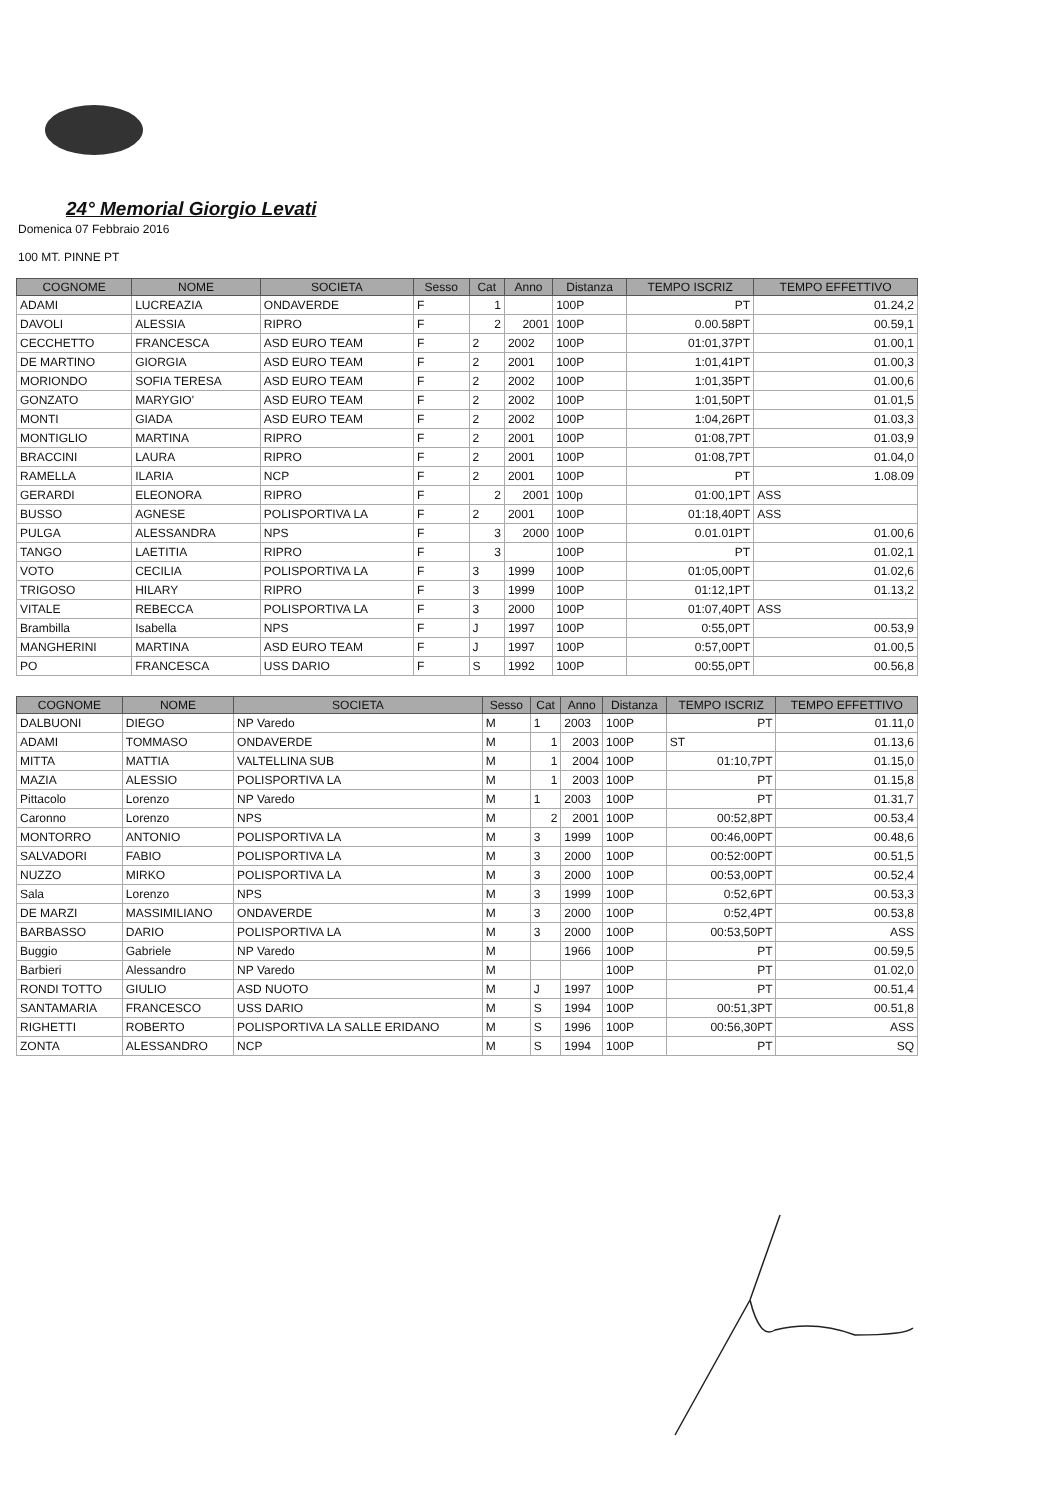24° Memorial Giorgio Levati
Domenica 07 Febbraio 2016
100 MT. PINNE PT
| COGNOME | NOME | SOCIETA | Sesso | Cat | Anno | Distanza | TEMPO ISCRIZ | TEMPO EFFETTIVO |
| --- | --- | --- | --- | --- | --- | --- | --- | --- |
| ADAMI | LUCREAZIA | ONDAVERDE | F | 1 | | 100P | PT | 01.24,2 |
| DAVOLI | ALESSIA | RIPRO | F | 2 | 2001 | 100P | 0.00.58PT | 00.59,1 |
| CECCHETTO | FRANCESCA | ASD EURO TEAM | F | 2 | 2002 | 100P | 01:01,37PT | 01.00,1 |
| DE MARTINO | GIORGIA | ASD EURO TEAM | F | 2 | 2001 | 100P | 1:01,41PT | 01.00,3 |
| MORIONDO | SOFIA TERESA | ASD EURO TEAM | F | 2 | 2002 | 100P | 1:01,35PT | 01.00,6 |
| GONZATO | MARYGIO' | ASD EURO TEAM | F | 2 | 2002 | 100P | 1:01,50PT | 01.01,5 |
| MONTI | GIADA | ASD EURO TEAM | F | 2 | 2002 | 100P | 1:04,26PT | 01.03,3 |
| MONTIGLIO | MARTINA | RIPRO | F | 2 | 2001 | 100P | 01:08,7PT | 01.03,9 |
| BRACCINI | LAURA | RIPRO | F | 2 | 2001 | 100P | 01:08,7PT | 01.04,0 |
| RAMELLA | ILARIA | NCP | F | 2 | 2001 | 100P | PT | 1.08.09 |
| GERARDI | ELEONORA | RIPRO | F | 2 | 2001 | 100p | 01:00,1PT | ASS |
| BUSSO | AGNESE | POLISPORTIVA LA | F | 2 | 2001 | 100P | 01:18,40PT | ASS |
| PULGA | ALESSANDRA | NPS | F | 3 | 2000 | 100P | 0.01.01PT | 01.00,6 |
| TANGO | LAETITIA | RIPRO | F | 3 | | 100P | PT | 01.02,1 |
| VOTO | CECILIA | POLISPORTIVA LA | F | 3 | 1999 | 100P | 01:05,00PT | 01.02,6 |
| TRIGOSO | HILARY | RIPRO | F | 3 | 1999 | 100P | 01:12,1PT | 01.13,2 |
| VITALE | REBECCA | POLISPORTIVA LA | F | 3 | 2000 | 100P | 01:07,40PT | ASS |
| Brambilla | Isabella | NPS | F | J | 1997 | 100P | 0:55,0PT | 00.53,9 |
| MANGHERINI | MARTINA | ASD EURO TEAM | F | J | 1997 | 100P | 0:57,00PT | 01.00,5 |
| PO | FRANCESCA | USS DARIO | F | S | 1992 | 100P | 00:55,0PT | 00.56,8 |
| COGNOME | NOME | SOCIETA | Sesso | Cat | Anno | Distanza | TEMPO ISCRIZ | TEMPO EFFETTIVO |
| --- | --- | --- | --- | --- | --- | --- | --- | --- |
| DALBUONI | DIEGO | NP Varedo | M | 1 | 2003 | 100P | PT | 01.11,0 |
| ADAMI | TOMMASO | ONDAVERDE | M | 1 | 2003 | 100P | ST | 01.13,6 |
| MITTA | MATTIA | VALTELLINA SUB | M | 1 | 2004 | 100P | 01:10,7PT | 01.15,0 |
| MAZIA | ALESSIO | POLISPORTIVA LA | M | 1 | 2003 | 100P | PT | 01.15,8 |
| Pittacolo | Lorenzo | NP Varedo | M | 1 | 2003 | 100P | PT | 01.31,7 |
| Caronno | Lorenzo | NPS | M | 2 | 2001 | 100P | 00:52,8PT | 00.53,4 |
| MONTORRO | ANTONIO | POLISPORTIVA LA | M | 3 | 1999 | 100P | 00:46,00PT | 00.48,6 |
| SALVADORI | FABIO | POLISPORTIVA LA | M | 3 | 2000 | 100P | 00:52:00PT | 00.51,5 |
| NUZZO | MIRKO | POLISPORTIVA LA | M | 3 | 2000 | 100P | 00:53,00PT | 00.52,4 |
| Sala | Lorenzo | NPS | M | 3 | 1999 | 100P | 0:52,6PT | 00.53,3 |
| DE MARZI | MASSIMILIANO | ONDAVERDE | M | 3 | 2000 | 100P | 0:52,4PT | 00.53,8 |
| BARBASSO | DARIO | POLISPORTIVA LA | M | 3 | 2000 | 100P | 00:53,50PT | ASS |
| Buggio | Gabriele | NP Varedo | M | | 1966 | 100P | PT | 00.59,5 |
| Barbieri | Alessandro | NP Varedo | M | | | 100P | PT | 01.02,0 |
| RONDI TOTTO | GIULIO | ASD NUOTO | M | J | 1997 | 100P | PT | 00.51,4 |
| SANTAMARIA | FRANCESCO | USS DARIO | M | S | 1994 | 100P | 00:51,3PT | 00.51,8 |
| RIGHETTI | ROBERTO | POLISPORTIVA LA SALLE ERIDANO | M | S | 1996 | 100P | 00:56,30PT | ASS |
| ZONTA | ALESSANDRO | NCP | M | S | 1994 | 100P | PT | SQ |